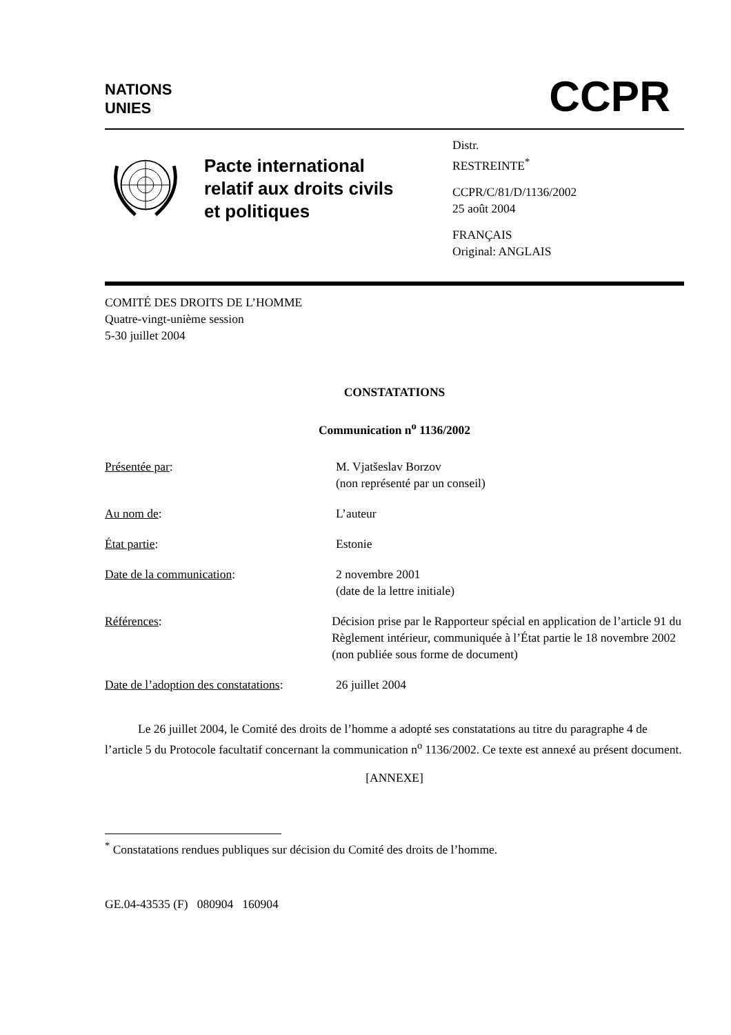NATIONS
UNIES
CCPR
Pacte international relatif aux droits civils et politiques
Distr.
RESTREINTE<sup>*</sup>
CCPR/C/81/D/1136/2002
25 août 2004
FRANÇAIS
Original: ANGLAIS
COMITÉ DES DROITS DE L’HOMME
Quatre-vingt-unième session
5-30 juillet 2004
CONSTATATIONS
Communication n<sup>o</sup> 1136/2002
Présentée par: M. Vjatšeslav Borzov
(non représenté par un conseil)
Au nom de: L’auteur
État partie: Estonie
Date de la communication: 2 novembre 2001
(date de la lettre initiale)
Références: Décision prise par le Rapporteur spécial en application de l’article 91 du Règlement intérieur, communiquée à l’État partie le 18 novembre 2002 (non publiée sous forme de document)
Date de l’adoption des constatations:
26 juillet 2004
Le 26 juillet 2004, le Comité des droits de l’homme a adopté ses constatations au titre du paragraphe 4 de l’article 5 du Protocole facultatif concernant la communication n<sup>o</sup> 1136/2002. Ce texte est annexé au présent document.
[ANNEXE]
<sup>*</sup> Constatations rendues publiques sur décision du Comité des droits de l’homme.
GE.04-43535 (F) 080904 160904